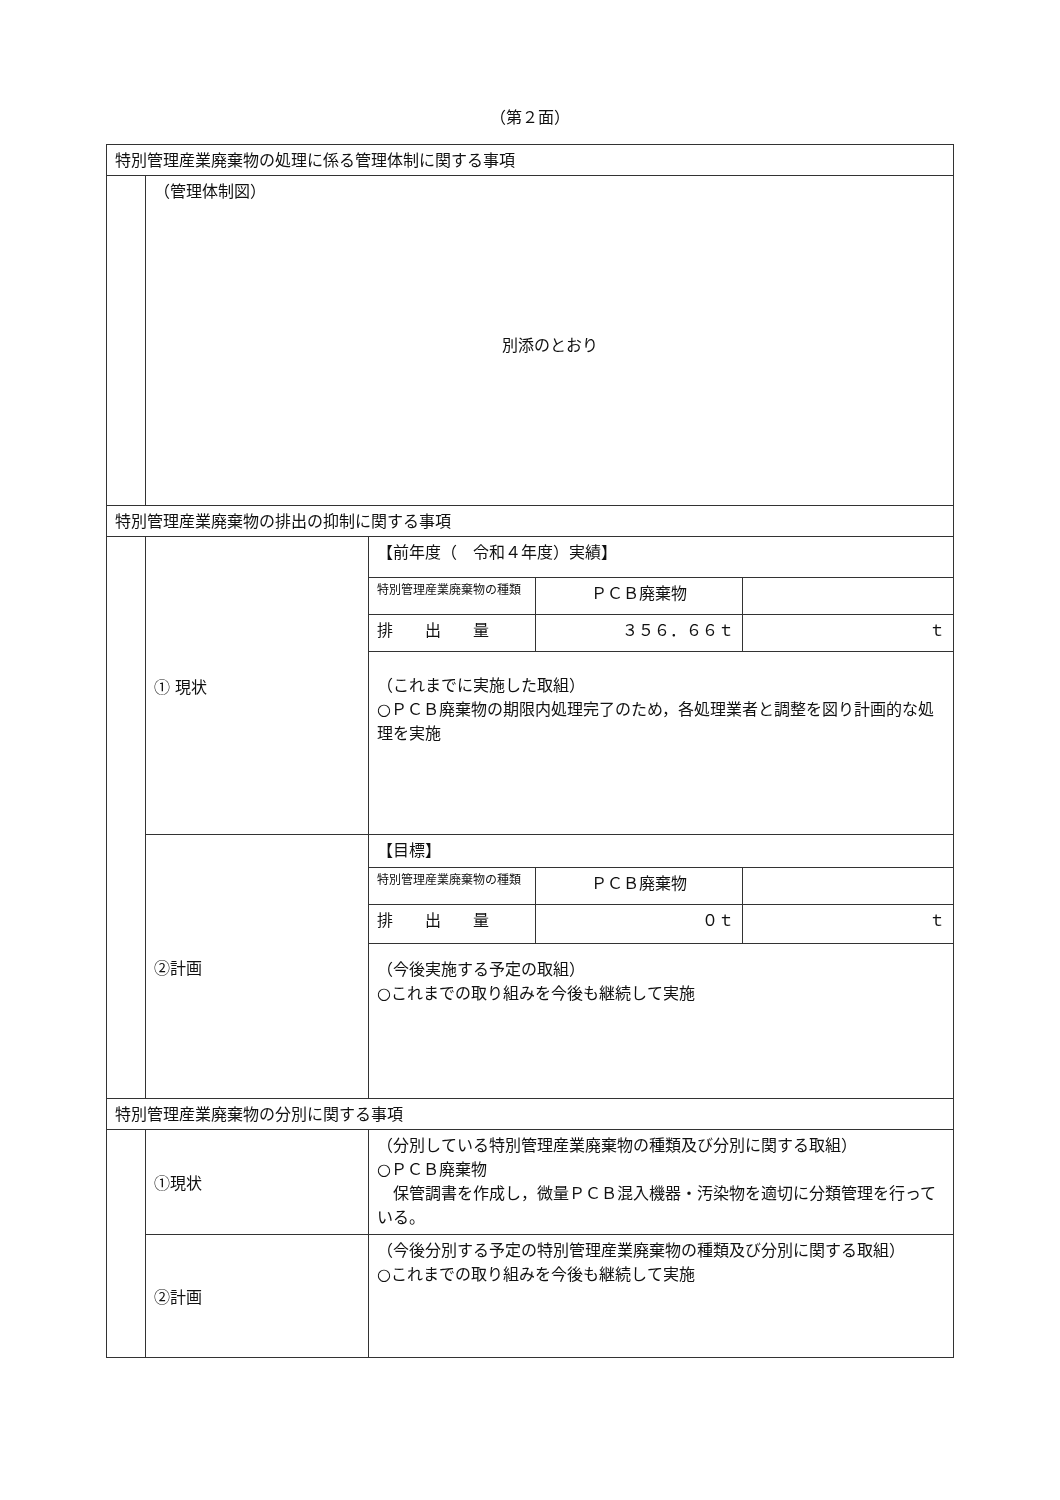（第２面）
| 特別管理産業廃棄物の処理に係る管理体制に関する事項 | | |
| | （管理体制図） 別添のとおり | |
| 特別管理産業廃棄物の排出の抑制に関する事項 | | |
| | ① 現状 | / 【前年度（ 令和４年度）実績】 / / / / 特別管理産業廃棄物の種類 / ＰＣＢ廃棄物 / / / 排 出 量 / ３５６．６６ｔ / ｔ / / （これまでに実施した取組） ○ＰＣＢ廃棄物の期限内処理完了のため，各処理業者と調整を図り計画的な処理を実施 / / / |
| | ②計画 | / 【目標】 / / / / 特別管理産業廃棄物の種類 / ＰＣＢ廃棄物 / / / 排 出 量 / ０ｔ / ｔ / / （今後実施する予定の取組） ○これまでの取り組みを今後も継続して実施 / / / |
| 特別管理産業廃棄物の分別に関する事項 | | |
| | ①現状 | （分別している特別管理産業廃棄物の種類及び分別に関する取組） ○ＰＣＢ廃棄物 保管調書を作成し，微量ＰＣＢ混入機器・汚染物を適切に分類管理を行っている。 |
| | ②計画 | （今後分別する予定の特別管理産業廃棄物の種類及び分別に関する取組） ○これまでの取り組みを今後も継続して実施 |